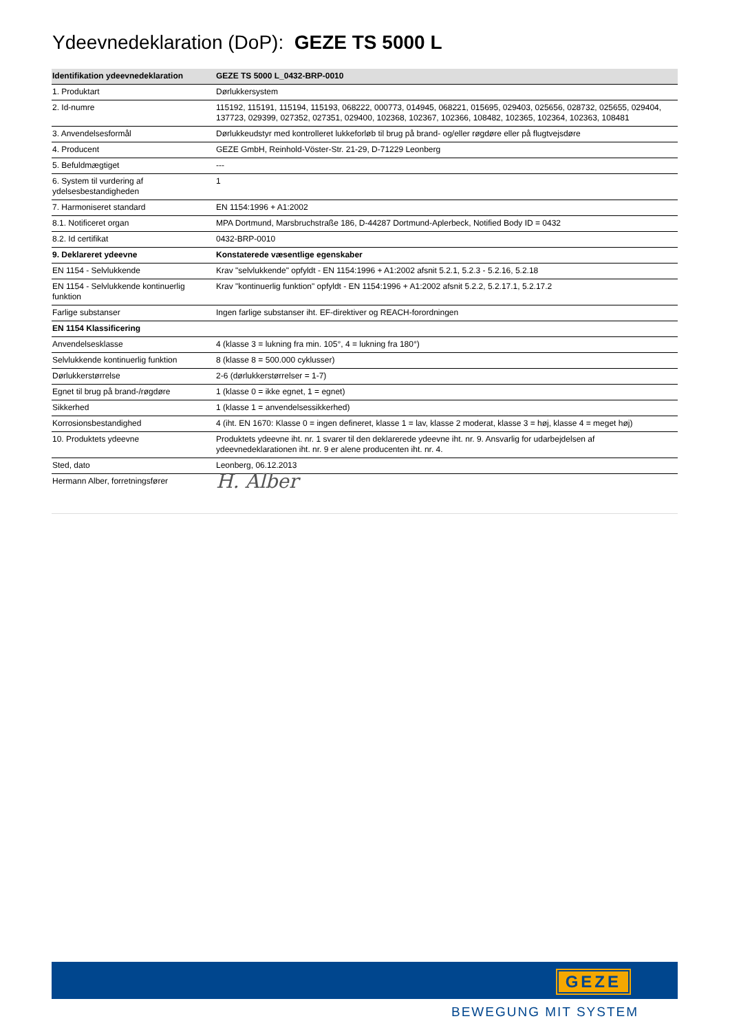Ydeevnedeklaration (DoP): GEZE TS 5000 L
| Identifikation ydeevnedeklaration | GEZE TS 5000 L_0432-BRP-0010 |
| --- | --- |
| 1. Produktart | Dørlukkersystem |
| 2. Id-numre | 115192, 115191, 115194, 115193, 068222, 000773, 014945, 068221, 015695, 029403, 025656, 028732, 025655, 029404, 137723, 029399, 027352, 027351, 029400, 102368, 102367, 102366, 108482, 102365, 102364, 102363, 108481 |
| 3. Anvendelsesformål | Dørlukkeudstyr med kontrolleret lukkeforløb til brug på brand- og/eller røgdøre eller på flugtvejsdøre |
| 4. Producent | GEZE GmbH, Reinhold-Vöster-Str. 21-29, D-71229 Leonberg |
| 5. Befuldmægtiget | --- |
| 6. System til vurdering af ydelsesbestandigheden | 1 |
| 7. Harmoniseret standard | EN 1154:1996 + A1:2002 |
| 8.1. Notificeret organ | MPA Dortmund, Marsbruchstraße 186, D-44287 Dortmund-Aplerbeck, Notified Body ID = 0432 |
| 8.2. Id certifikat | 0432-BRP-0010 |
| 9. Deklareret ydeevne | Konstaterede væsentlige egenskaber |
| EN 1154 - Selvlukkende | Krav "selvlukkende" opfyldt - EN 1154:1996 + A1:2002 afsnit 5.2.1, 5.2.3 - 5.2.16, 5.2.18 |
| EN 1154 - Selvlukkende kontinuerlig funktion | Krav "kontinuerlig funktion" opfyldt - EN 1154:1996 + A1:2002 afsnit 5.2.2, 5.2.17.1, 5.2.17.2 |
| Farlige substanser | Ingen farlige substanser iht. EF-direktiver og REACH-forordningen |
| EN 1154 Klassificering | |
| Anvendelsesklasse | 4 (klasse 3 = lukning fra min. 105°, 4 = lukning fra 180°) |
| Selvlukkende kontinuerlig funktion | 8 (klasse 8 = 500.000 cyklusser) |
| Dørlukkerstørrelse | 2-6 (dørlukkerstørrelser = 1-7) |
| Egnet til brug på brand-/røgdøre | 1 (klasse 0 = ikke egnet, 1 = egnet) |
| Sikkerhed | 1 (klasse 1 = anvendelsessikkerhed) |
| Korrosionsbestandighed | 4 (iht. EN 1670: Klasse 0 = ingen defineret, klasse 1 = lav, klasse 2 moderat, klasse 3 = høj, klasse 4 = meget høj) |
| 10. Produktets ydeevne | Produktets ydeevne iht. nr. 1 svarer til den deklarerede ydeevne iht. nr. 9. Ansvarlig for udarbejdelsen af ydeevnedeklarationen iht. nr. 9 er alene producenten iht. nr. 4. |
| Sted, dato | Leonberg, 06.12.2013 |
| Hermann Alber, forretningsfører | H. Alber |
GEZE
BEWEGUNG MIT SYSTEM